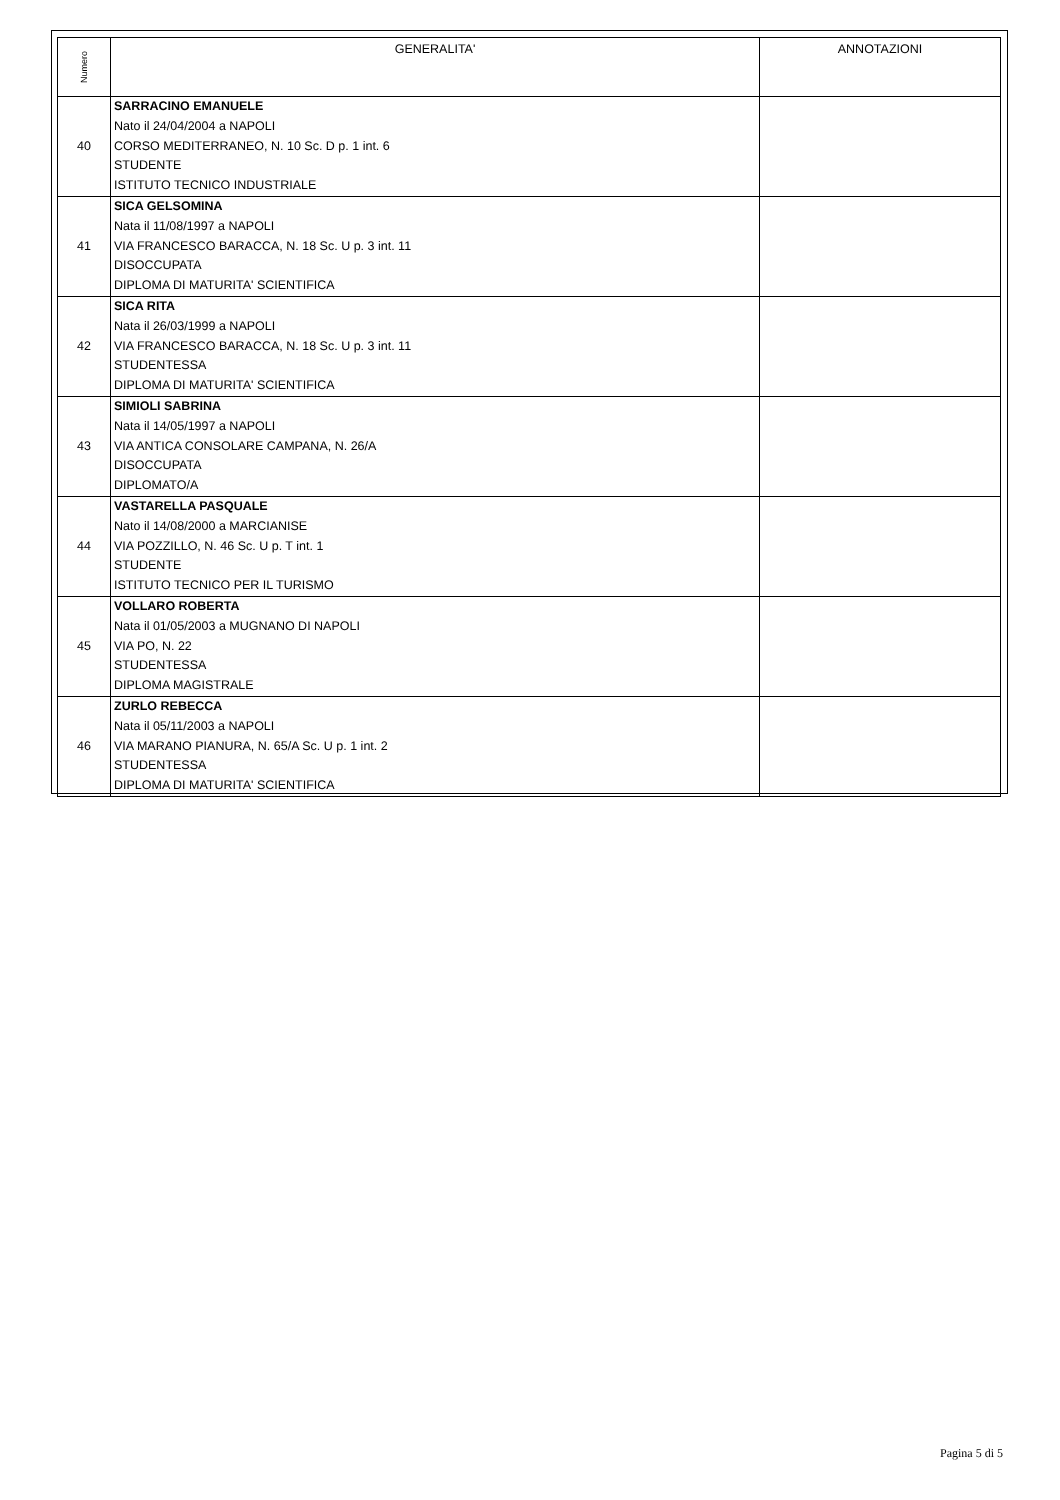| Numero | GENERALITA' | ANNOTAZIONI |
| --- | --- | --- |
| 40 | SARRACINO EMANUELE Nato il 24/04/2004 a NAPOLI CORSO MEDITERRANEO, N. 10 Sc. D p. 1 int. 6 STUDENTE ISTITUTO TECNICO INDUSTRIALE | |
| 41 | SICA GELSOMINA Nata il 11/08/1997 a NAPOLI VIA FRANCESCO BARACCA, N. 18 Sc. U p. 3 int. 11 DISOCCUPATA DIPLOMA DI MATURITA' SCIENTIFICA | |
| 42 | SICA RITA Nata il 26/03/1999 a NAPOLI VIA FRANCESCO BARACCA, N. 18 Sc. U p. 3 int. 11 STUDENTESSA DIPLOMA DI MATURITA' SCIENTIFICA | |
| 43 | SIMIOLI SABRINA Nata il 14/05/1997 a NAPOLI VIA ANTICA CONSOLARE CAMPANA, N. 26/A DISOCCUPATA DIPLOMATO/A | |
| 44 | VASTARELLA PASQUALE Nato il 14/08/2000 a MARCIANISE VIA POZZILLO, N. 46 Sc. U p. T int. 1 STUDENTE ISTITUTO TECNICO PER IL TURISMO | |
| 45 | VOLLARO ROBERTA Nata il 01/05/2003 a MUGNANO DI NAPOLI VIA PO, N. 22 STUDENTESSA DIPLOMA MAGISTRALE | |
| 46 | ZURLO REBECCA Nata il 05/11/2003 a NAPOLI VIA MARANO PIANURA, N. 65/A Sc. U p. 1 int. 2 STUDENTESSA DIPLOMA DI MATURITA' SCIENTIFICA | |
Pagina 5 di 5